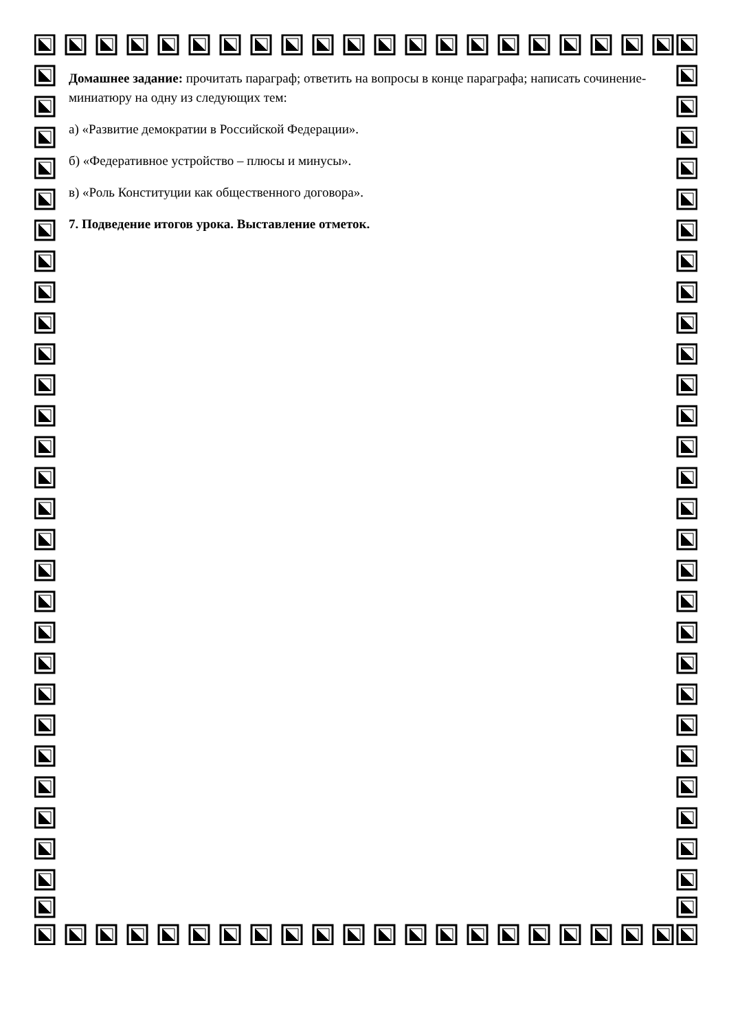Домашнее задание: прочитать параграф; ответить на вопросы в конце параграфа; написать сочинение-миниатюру на одну из следующих тем:
а) «Развитие демократии в Российской Федерации».
б) «Федеративное устройство – плюсы и минусы».
в) «Роль Конституции как общественного договора».
7. Подведение итогов урока. Выставление отметок.